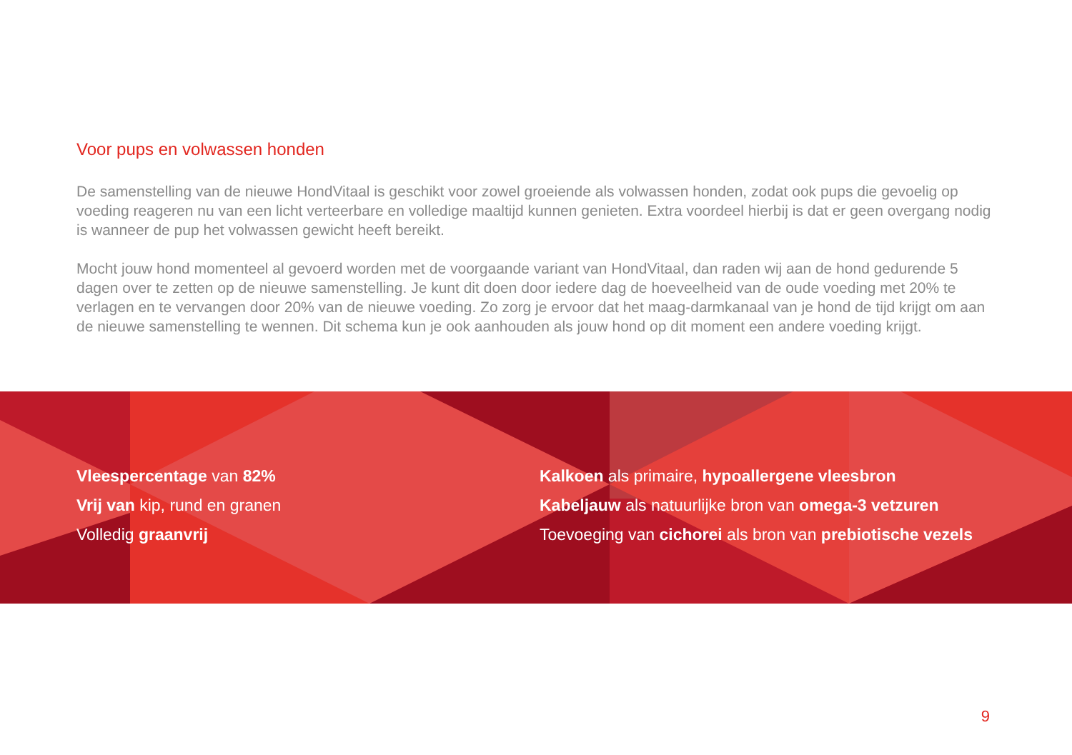Voor pups en volwassen honden
De samenstelling van de nieuwe HondVitaal is geschikt voor zowel groeiende als volwassen honden, zodat ook pups die gevoelig op voeding reageren nu van een licht verteerbare en volledige maaltijd kunnen genieten. Extra voordeel hierbij is dat er geen overgang nodig is wanneer de pup het volwassen gewicht heeft bereikt.
Mocht jouw hond momenteel al gevoerd worden met de voorgaande variant van HondVitaal, dan raden wij aan de hond gedurende 5 dagen over te zetten op de nieuwe samenstelling. Je kunt dit doen door iedere dag de hoeveelheid van de oude voeding met 20% te verlagen en te vervangen door 20% van de nieuwe voeding. Zo zorg je ervoor dat het maag-darmkanaal van je hond de tijd krijgt om aan de nieuwe samenstelling te wennen. Dit schema kun je ook aanhouden als jouw hond op dit moment een andere voeding krijgt.
Vleespercentage van 82%
Vrij van kip, rund en granen
Volledig graanvrij
Kalkoen als primaire, hypoallergene vleesbron
Kabeljauw als natuurlijke bron van omega-3 vetzuren
Toevoeging van cichorei als bron van prebiotische vezels
9